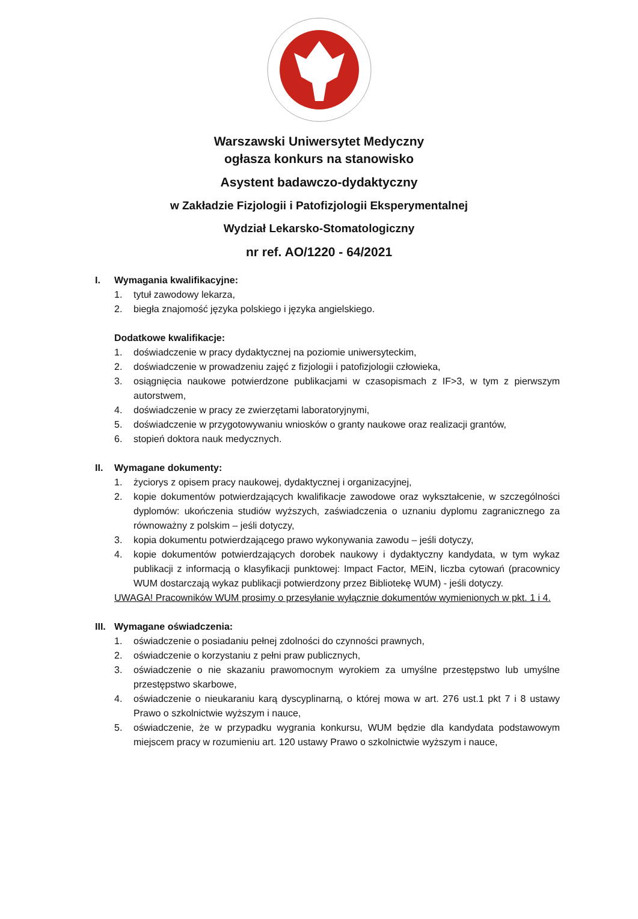Warszawski Uniwersytet Medyczny
ogłasza konkurs na stanowisko
Asystent badawczo-dydaktyczny
w Zakładzie Fizjologii i Patofizjologii Eksperymentalnej
Wydział Lekarsko-Stomatologiczny
nr ref. AO/1220 - 64/2021
I. Wymagania kwalifikacyjne:
1. tytuł zawodowy lekarza,
2. biegła znajomość języka polskiego i języka angielskiego.
Dodatkowe kwalifikacje:
1. doświadczenie w pracy dydaktycznej na poziomie uniwersyteckim,
2. doświadczenie w prowadzeniu zajęć z fizjologii i patofizjologii człowieka,
3. osiągnięcia naukowe potwierdzone publikacjami w czasopismach z IF>3, w tym z pierwszym autorstwem,
4. doświadczenie w pracy ze zwierzętami laboratoryjnymi,
5. doświadczenie w przygotowywaniu wniosków o granty naukowe oraz realizacji grantów,
6. stopień doktora nauk medycznych.
II. Wymagane dokumenty:
1. życiorys z opisem pracy naukowej, dydaktycznej i organizacyjnej,
2. kopie dokumentów potwierdzających kwalifikacje zawodowe oraz wykształcenie, w szczególności dyplomów: ukończenia studiów wyższych, zaświadczenia o uznaniu dyplomu zagranicznego za równoważny z polskim – jeśli dotyczy,
3. kopia dokumentu potwierdzającego prawo wykonywania zawodu – jeśli dotyczy,
4. kopie dokumentów potwierdzających dorobek naukowy i dydaktyczny kandydata, w tym wykaz publikacji z informacją o klasyfikacji punktowej: Impact Factor, MEiN, liczba cytowań (pracownicy WUM dostarczają wykaz publikacji potwierdzony przez Bibliotekę WUM) - jeśli dotyczy.
UWAGA! Pracowników WUM prosimy o przesyłanie wyłącznie dokumentów wymienionych w pkt. 1 i 4.
III. Wymagane oświadczenia:
1. oświadczenie o posiadaniu pełnej zdolności do czynności prawnych,
2. oświadczenie o korzystaniu z pełni praw publicznych,
3. oświadczenie o nie skazaniu prawomocnym wyrokiem za umyślne przestępstwo lub umyślne przestępstwo skarbowe,
4. oświadczenie o nieukaraniu karą dyscyplinarną, o której mowa w art. 276 ust.1 pkt 7 i 8 ustawy Prawo o szkolnictwie wyższym i nauce,
5. oświadczenie, że w przypadku wygrania konkursu, WUM będzie dla kandydata podstawowym miejscem pracy w rozumieniu art. 120 ustawy Prawo o szkolnictwie wyższym i nauce,